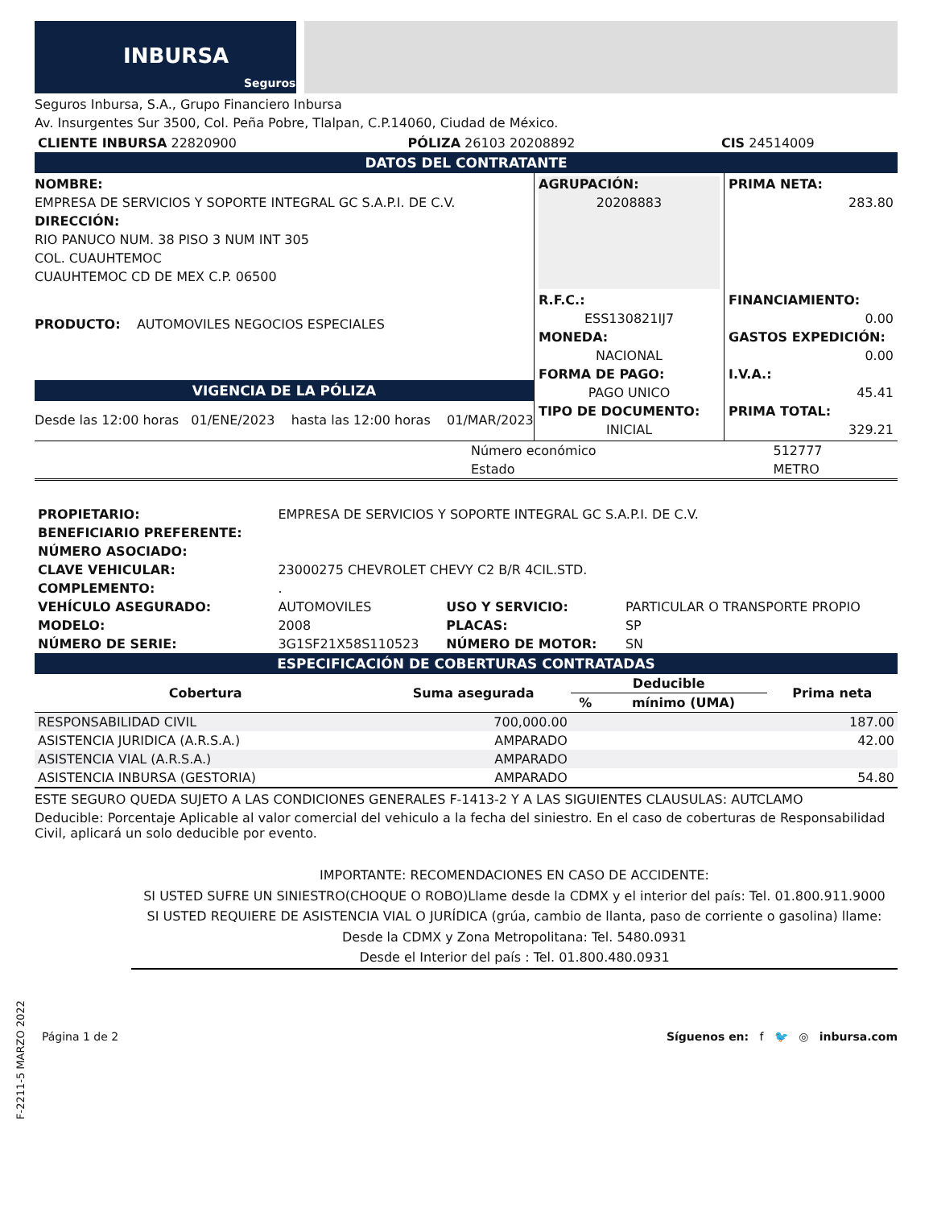INBURSA
Seguros
Seguros Inbursa, S.A., Grupo Financiero Inbursa
Av. Insurgentes Sur 3500, Col. Peña Pobre, Tlalpan, C.P.14060, Ciudad de México.
| CLIENTE INBURSA 22820900 | PÓLIZA 26103 20208892 | CIS 24514009 |
DATOS DEL CONTRATANTE
NOMBRE:
EMPRESA DE SERVICIOS Y SOPORTE INTEGRAL GC S.A.P.I. DE C.V.
DIRECCIÓN:
RIO PANUCO NUM. 38 PISO 3 NUM INT 305
COL. CUAUHTEMOC
CUAUHTEMOC CD DE MEX C.P. 06500
PRODUCTO: AUTOMOVILES NEGOCIOS ESPECIALES
VIGENCIA DE LA PÓLIZA
Desde las 12:00 horas 01/ENE/2023 hasta las 12:00 horas 01/MAR/2023
AGRUPACIÓN:
20208883
R.F.C.:
ESS130821IJ7
MONEDA:
NACIONAL
FORMA DE PAGO:
PAGO UNICO
TIPO DE DOCUMENTO:
INICIAL
PRIMA NETA:
283.80
FINANCIAMIENTO:
0.00
GASTOS EXPEDICIÓN:
0.00
I.V.A.:
45.41
PRIMA TOTAL:
329.21
| | Número económico | 512777 |
| | Estado | METRO |
| PROPIETARIO: | EMPRESA DE SERVICIOS Y SOPORTE INTEGRAL GC S.A.P.I. DE C.V. | | |
| BENEFICIARIO PREFERENTE: | | | |
| NÚMERO ASOCIADO: | | | |
| CLAVE VEHICULAR: | 23000275 CHEVROLET CHEVY C2 B/R 4CIL.STD. | | |
| COMPLEMENTO: | . | | |
| VEHÍCULO ASEGURADO: | AUTOMOVILES | USO Y SERVICIO: | PARTICULAR O TRANSPORTE PROPIO |
| MODELO: | 2008 | PLACAS: | SP |
| NÚMERO DE SERIE: | 3G1SF21X58S110523 | NÚMERO DE MOTOR: | SN |
ESPECIFICACIÓN DE COBERTURAS CONTRATADAS
| Cobertura | Suma asegurada | Deducible | | Prima neta |
| --- | --- | --- | --- | --- |
| | | % | mínimo (UMA) | |
| RESPONSABILIDAD CIVIL | 700,000.00 | | | 187.00 |
| ASISTENCIA JURIDICA (A.R.S.A.) | AMPARADO | | | 42.00 |
| ASISTENCIA VIAL (A.R.S.A.) | AMPARADO | | | |
| ASISTENCIA INBURSA (GESTORIA) | AMPARADO | | | 54.80 |
ESTE SEGURO QUEDA SUJETO A LAS CONDICIONES GENERALES F-1413-2 Y A LAS SIGUIENTES CLAUSULAS: AUTCLAMO
Deducible: Porcentaje Aplicable al valor comercial del vehiculo a la fecha del siniestro. En el caso de coberturas de Responsabilidad Civil, aplicará un solo deducible por evento.
IMPORTANTE: RECOMENDACIONES EN CASO DE ACCIDENTE:
SI USTED SUFRE UN SINIESTRO(CHOQUE O ROBO)Llame desde la CDMX y el interior del país: Tel. 01.800.911.9000
SI USTED REQUIERE DE ASISTENCIA VIAL O JURÍDICA (grúa, cambio de llanta, paso de corriente o gasolina) llame:
Desde la CDMX y Zona Metropolitana: Tel. 5480.0931
Desde el Interior del país : Tel. 01.800.480.0931
Página 1 de 2 Síguenos en: f 🐦 ◎ inbursa.com
F-2211-5 MARZO 2022